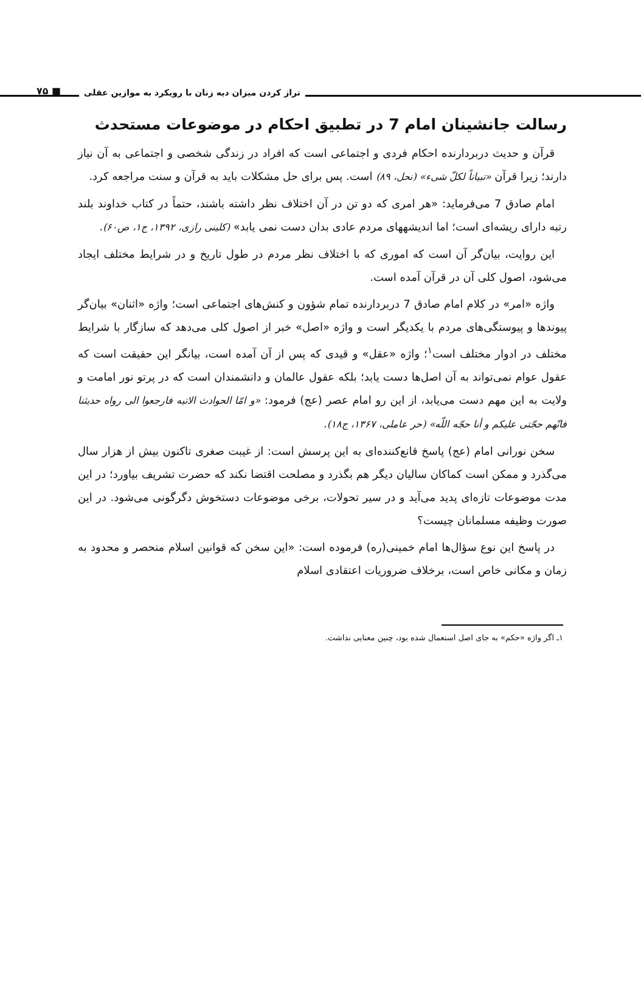تراز کردن میزان دیه زنان با رویکرد به موازین عقلی ■ ۷۵
رسالت جانشینان امام 7 در تطبیق احکام در موضوعات مستحدث
قرآن و حدیث دربردارنده احکام فردی و اجتماعی است که افراد در زندگی شخصی و اجتماعی به آن نیاز دارند؛ زیرا قرآن «تبیاناً لکلّ شیء» (نحل، ۸۹) است. پس برای حل مشکلات باید به قرآن و سنت مراجعه کرد.
امام صادق 7 می‌فرماید: «هر امری که دو تن در آن اختلاف نظر داشته باشند، حتماً در کتاب خداوند بلند رتبه دارای ریشه‌ای است؛ اما اندیشههای مردم عادی بدان دست نمی یابد» (کلینی رازی، ۱۳۹۲، ج۱، ص۶۰).
این روایت، بیان‌گر آن است که اموری که با اختلاف نظر مردم در طول تاریخ و در شرایط مختلف ایجاد می‌شود، اصول کلی آن در قرآن آمده است.
واژه «امر» در کلام امام صادق 7 دربردارنده تمام شؤون و کنش‌های اجتماعی است؛ واژه «اثنان» بیان‌گر پیوندها و پیوستگی‌های مردم با یکدیگر است و واژه «اصل» خبر از اصول کلی می‌دهد که سازگار با شرایط مختلف در ادوار مختلف است<sup>۱</sup>؛ واژه «عقل» و قیدی که پس از آن آمده است، بیانگر این حقیقت است که عقول عوام نمی‌تواند به آن اصل‌ها دست یابد؛ بلکه عقول عالمان و دانشمندان است که در پرتو نور امامت و ولایت به این مهم دست می‌یابد، از این رو امام عصر (عج) فرمود: «و امّا الحوادث الاتیه فارجعوا الی رواه حدیثنا فانّهم حجّتی علیکم و أنا حجّه اللّه» (حر عاملی، ۱۳۶۷، ج۱۸).
سخن نورانی امام (عج) پاسخ قانع‌کننده‌ای به این پرسش است: از غیبت صغری تاکنون بیش از هزار سال می‌گذرد و ممکن است کماکان سالیان دیگر هم بگذرد و مصلحت اقتضا نکند که حضرت تشریف بیاورد؛ در این مدت موضوعات تازه‌ای پدید می‌آید و در سیر تحولات، برخی موضوعات دستخوش دگرگونی می‌شود. در این صورت وظیفه مسلمانان چیست؟
در پاسخ این نوع سؤال‌ها امام خمینی(ره) فرموده است: «این سخن که قوانین اسلام منحصر و محدود به زمان و مکانی خاص است، برخلاف ضروریات اعتقادی اسلام
۱ـ اگر واژه «حکم» به جای اصل استعمال شده بود، چنین معنایی نداشت.